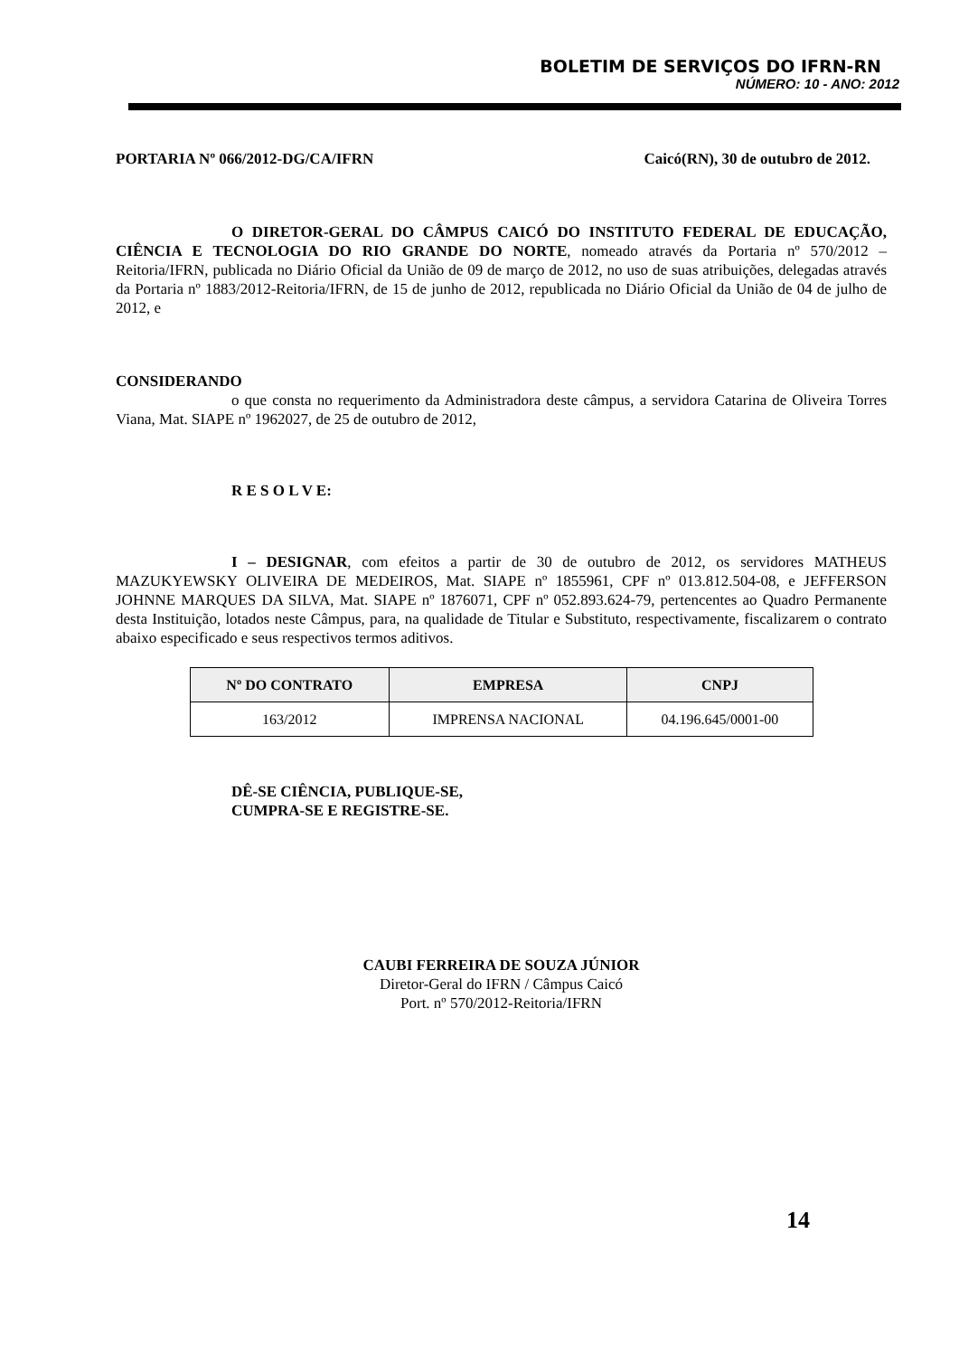BOLETIM DE SERVIÇOS DO IFRN-RN
NÚMERO: 10 - ANO: 2012
PORTARIA Nº 066/2012-DG/CA/IFRN Caicó(RN), 30 de outubro de 2012.
O DIRETOR-GERAL DO CÂMPUS CAICÓ DO INSTITUTO FEDERAL DE EDUCAÇÃO, CIÊNCIA E TECNOLOGIA DO RIO GRANDE DO NORTE, nomeado através da Portaria nº 570/2012 – Reitoria/IFRN, publicada no Diário Oficial da União de 09 de março de 2012, no uso de suas atribuições, delegadas através da Portaria nº 1883/2012-Reitoria/IFRN, de 15 de junho de 2012, republicada no Diário Oficial da União de 04 de julho de 2012, e
CONSIDERANDO
o que consta no requerimento da Administradora deste câmpus, a servidora Catarina de Oliveira Torres Viana, Mat. SIAPE nº 1962027, de 25 de outubro de 2012,
R E S O L V E:
I – DESIGNAR, com efeitos a partir de 30 de outubro de 2012, os servidores MATHEUS MAZUKYEWSKY OLIVEIRA DE MEDEIROS, Mat. SIAPE nº 1855961, CPF nº 013.812.504-08, e JEFFERSON JOHNNE MARQUES DA SILVA, Mat. SIAPE nº 1876071, CPF nº 052.893.624-79, pertencentes ao Quadro Permanente desta Instituição, lotados neste Câmpus, para, na qualidade de Titular e Substituto, respectivamente, fiscalizarem o contrato abaixo especificado e seus respectivos termos aditivos.
| Nº DO CONTRATO | EMPRESA | CNPJ |
| --- | --- | --- |
| 163/2012 | IMPRENSA NACIONAL | 04.196.645/0001-00 |
DÊ-SE CIÊNCIA, PUBLIQUE-SE,
CUMPRA-SE E REGISTRE-SE.
CAUBI FERREIRA DE SOUZA JÚNIOR
Diretor-Geral do IFRN / Câmpus Caicó
Port. nº 570/2012-Reitoria/IFRN
14